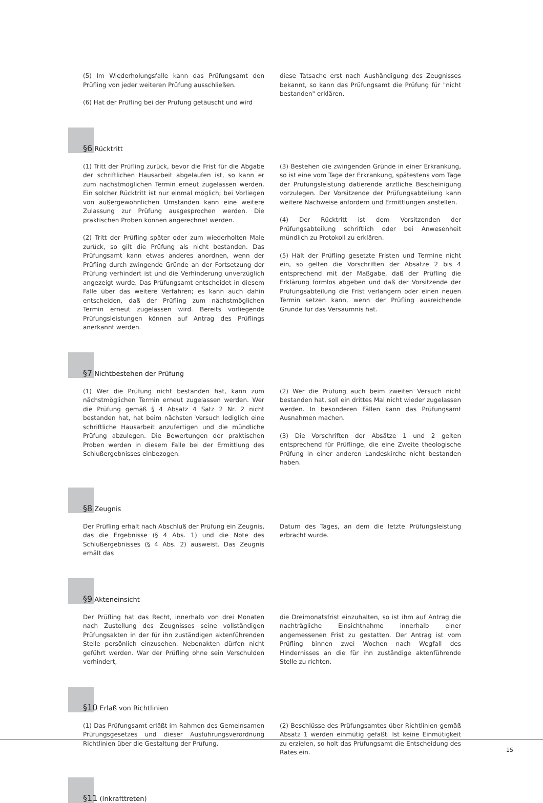(5) Im Wiederholungsfalle kann das Prüfungsamt den Prüfling von jeder weiteren Prüfung ausschließen.
(6) Hat der Prüfling bei der Prüfung getäuscht und wird
diese Tatsache erst nach Aushändigung des Zeugnisses bekannt, so kann das Prüfungsamt die Prüfung für "nicht bestanden" erklären.
§6 Rücktritt
(1) Tritt der Prüfling zurück, bevor die Frist für die Abgabe der schriftlichen Hausarbeit abgelaufen ist, so kann er zum nächstmöglichen Termin erneut zugelassen werden. Ein solcher Rücktritt ist nur einmal möglich; bei Vorliegen von außergewöhnlichen Umständen kann eine weitere Zulassung zur Prüfung ausgesprochen werden. Die praktischen Proben können angerechnet werden.
(2) Tritt der Prüfling später oder zum wiederholten Male zurück, so gilt die Prüfung als nicht bestanden. Das Prüfungsamt kann etwas anderes anordnen, wenn der Prüfling durch zwingende Gründe an der Fortsetzung der Prüfung verhindert ist und die Verhinderung unverzüglich angezeigt wurde. Das Prüfungsamt entscheidet in diesem Falle über das weitere Verfahren; es kann auch dahin entscheiden, daß der Prüfling zum nächstmöglichen Termin erneut zugelassen wird. Bereits vorliegende Prüfungsleistungen können auf Antrag des Prüflings anerkannt werden.
(3) Bestehen die zwingenden Gründe in einer Erkrankung, so ist eine vom Tage der Erkrankung, spätestens vom Tage der Prüfungsleistung datierende ärztliche Bescheinigung vorzulegen. Der Vorsitzende der Prüfungsabteilung kann weitere Nachweise anfordern und Ermittlungen anstellen.
(4) Der Rücktritt ist dem Vorsitzenden der Prüfungsabteilung schriftlich oder bei Anwesenheit mündlich zu Protokoll zu erklären.
(5) Hält der Prüfling gesetzte Fristen und Termine nicht ein, so gelten die Vorschriften der Absätze 2 bis 4 entsprechend mit der Maßgabe, daß der Prüfling die Erklärung formlos abgeben und daß der Vorsitzende der Prüfungsabteilung die Frist verlängern oder einen neuen Termin setzen kann, wenn der Prüfling ausreichende Gründe für das Versäumnis hat.
§7 Nichtbestehen der Prüfung
(1) Wer die Prüfung nicht bestanden hat, kann zum nächstmöglichen Termin erneut zugelassen werden. Wer die Prüfung gemäß § 4 Absatz 4 Satz 2 Nr. 2 nicht bestanden hat, hat beim nächsten Versuch lediglich eine schriftliche Hausarbeit anzufertigen und die mündliche Prüfung abzulegen. Die Bewertungen der praktischen Proben werden in diesem Falle bei der Ermittlung des Schlußergebnisses einbezogen.
(2) Wer die Prüfung auch beim zweiten Versuch nicht bestanden hat, soll ein drittes Mal nicht wieder zugelassen werden. In besonderen Fällen kann das Prüfungsamt Ausnahmen machen.
(3) Die Vorschriften der Absätze 1 und 2 gelten entsprechend für Prüflinge, die eine Zweite theologische Prüfung in einer anderen Landeskirche nicht bestanden haben.
§8 Zeugnis
Der Prüfling erhält nach Abschluß der Prüfung ein Zeugnis, das die Ergebnisse (§ 4 Abs. 1) und die Note des Schlußergebnisses (§ 4 Abs. 2) ausweist. Das Zeugnis erhält das
Datum des Tages, an dem die letzte Prüfungsleistung erbracht wurde.
§9 Akteneinsicht
Der Prüfling hat das Recht, innerhalb von drei Monaten nach Zustellung des Zeugnisses seine vollständigen Prüfungsakten in der für ihn zuständigen aktenführenden Stelle persönlich einzusehen. Nebenakten dürfen nicht geführt werden. War der Prüfling ohne sein Verschulden verhindert,
die Dreimonatsfrist einzuhalten, so ist ihm auf Antrag die nachträgliche Einsichtnahme innerhalb einer angemessenen Frist zu gestatten. Der Antrag ist vom Prüfling binnen zwei Wochen nach Wegfall des Hindernisses an die für ihn zuständige aktenführende Stelle zu richten.
§10 Erlaß von Richtlinien
(1) Das Prüfungsamt erläßt im Rahmen des Gemeinsamen Prüfungsgesetzes und dieser Ausführungsverordnung Richtlinien über die Gestaltung der Prüfung.
(2) Beschlüsse des Prüfungsamtes über Richtlinien gemäß Absatz 1 werden einmütig gefaßt. Ist keine Einmütigkeit zu erzielen, so holt das Prüfungsamt die Entscheidung des Rates ein.
§11 (Inkrafttreten)
15